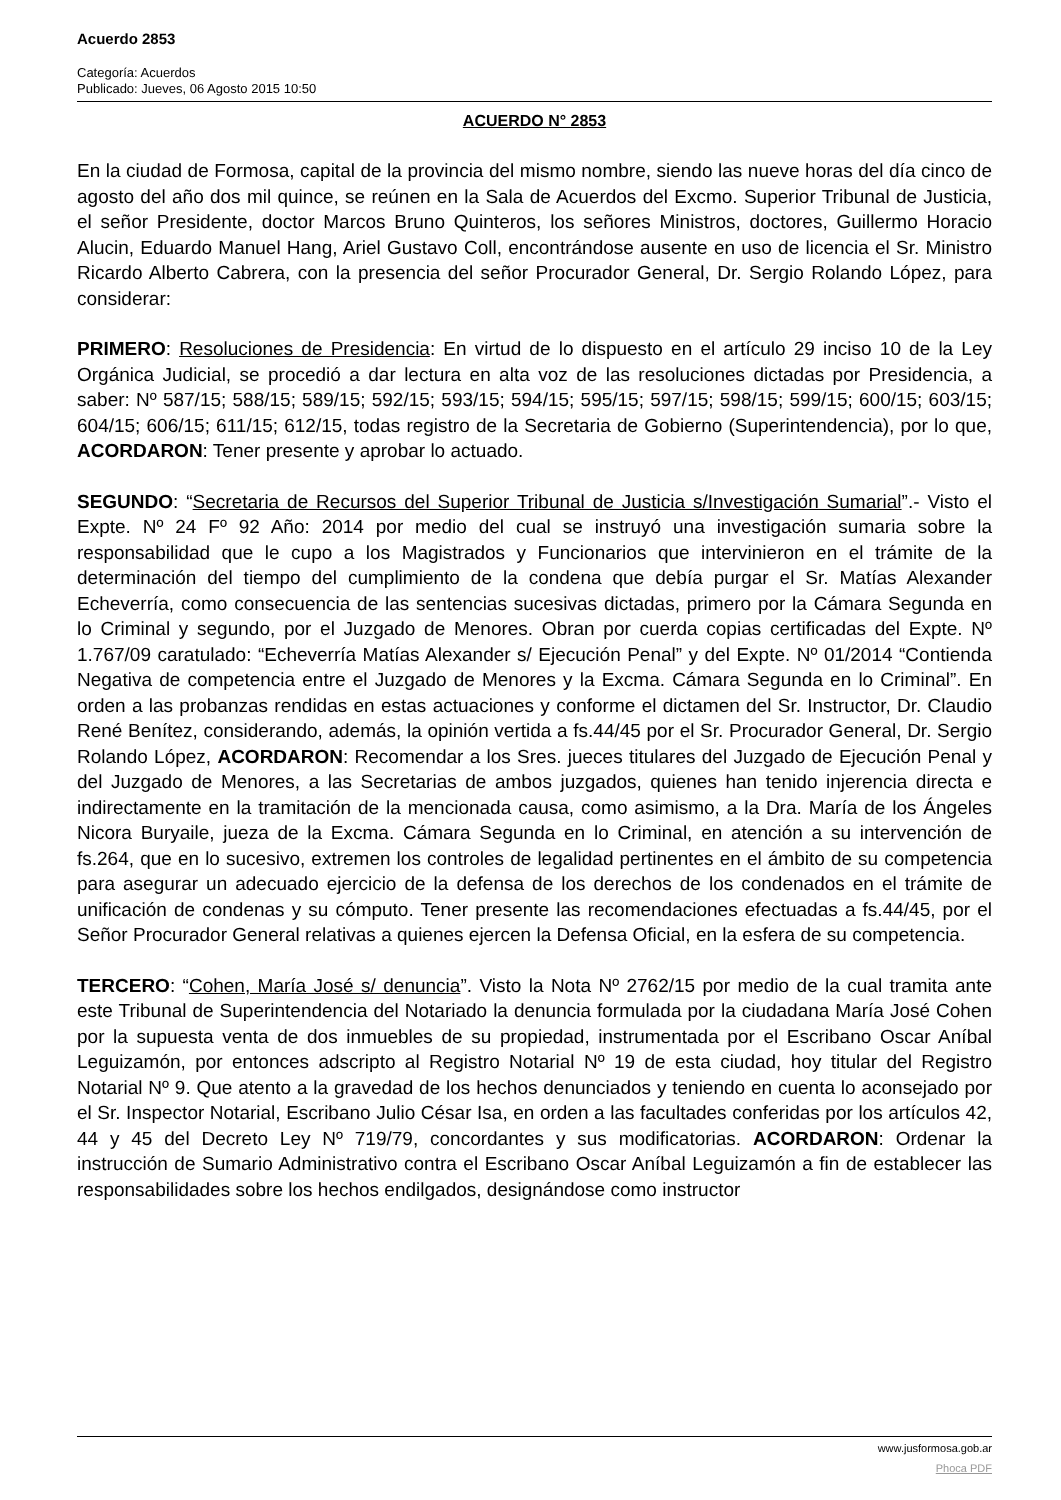Acuerdo 2853
Categoría: Acuerdos
Publicado: Jueves, 06 Agosto 2015 10:50
ACUERDO N° 2853
En la ciudad de Formosa, capital de la provincia del mismo nombre, siendo las nueve horas del día cinco de agosto del año dos mil quince, se reúnen en la Sala de Acuerdos del Excmo. Superior Tribunal de Justicia, el señor Presidente, doctor Marcos Bruno Quinteros, los señores Ministros, doctores, Guillermo Horacio Alucin, Eduardo Manuel Hang, Ariel Gustavo Coll, encontrándose ausente en uso de licencia el Sr. Ministro Ricardo Alberto Cabrera, con la presencia del señor Procurador General, Dr. Sergio Rolando López, para considerar:
PRIMERO: Resoluciones de Presidencia: En virtud de lo dispuesto en el artículo 29 inciso 10 de la Ley Orgánica Judicial, se procedió a dar lectura en alta voz de las resoluciones dictadas por Presidencia, a saber: Nº 587/15; 588/15; 589/15; 592/15; 593/15; 594/15; 595/15; 597/15; 598/15; 599/15; 600/15; 603/15; 604/15; 606/15; 611/15; 612/15, todas registro de la Secretaria de Gobierno (Superintendencia), por lo que, ACORDARON: Tener presente y aprobar lo actuado.
SEGUNDO: “Secretaria de Recursos del Superior Tribunal de Justicia s/Investigación Sumarial”.- Visto el Expte. Nº 24 Fº 92 Año: 2014 por medio del cual se instruyó una investigación sumaria sobre la responsabilidad que le cupo a los Magistrados y Funcionarios que intervinieron en el trámite de la determinación del tiempo del cumplimiento de la condena que debía purgar el Sr. Matías Alexander Echeverría, como consecuencia de las sentencias sucesivas dictadas, primero por la Cámara Segunda en lo Criminal y segundo, por el Juzgado de Menores. Obran por cuerda copias certificadas del Expte. Nº 1.767/09 caratulado: “Echeverría Matías Alexander s/ Ejecución Penal” y del Expte. Nº 01/2014 “Contienda Negativa de competencia entre el Juzgado de Menores y la Excma. Cámara Segunda en lo Criminal”. En orden a las probanzas rendidas en estas actuaciones y conforme el dictamen del Sr. Instructor, Dr. Claudio René Benítez, considerando, además, la opinión vertida a fs.44/45 por el Sr. Procurador General, Dr. Sergio Rolando López, ACORDARON: Recomendar a los Sres. jueces titulares del Juzgado de Ejecución Penal y del Juzgado de Menores, a las Secretarias de ambos juzgados, quienes han tenido injerencia directa e indirectamente en la tramitación de la mencionada causa, como asimismo, a la Dra. María de los Ángeles Nicora Buryaile, jueza de la Excma. Cámara Segunda en lo Criminal, en atención a su intervención de fs.264, que en lo sucesivo, extremen los controles de legalidad pertinentes en el ámbito de su competencia para asegurar un adecuado ejercicio de la defensa de los derechos de los condenados en el trámite de unificación de condenas y su cómputo. Tener presente las recomendaciones efectuadas a fs.44/45, por el Señor Procurador General relativas a quienes ejercen la Defensa Oficial, en la esfera de su competencia.
TERCERO: “Cohen, María José s/ denuncia”. Visto la Nota Nº 2762/15 por medio de la cual tramita ante este Tribunal de Superintendencia del Notariado la denuncia formulada por la ciudadana María José Cohen por la supuesta venta de dos inmuebles de su propiedad, instrumentada por el Escribano Oscar Aníbal Leguizamón, por entonces adscripto al Registro Notarial Nº 19 de esta ciudad, hoy titular del Registro Notarial Nº 9. Que atento a la gravedad de los hechos denunciados y teniendo en cuenta lo aconsejado por el Sr. Inspector Notarial, Escribano Julio César Isa, en orden a las facultades conferidas por los artículos 42, 44 y 45 del Decreto Ley Nº 719/79, concordantes y sus modificatorias. ACORDARON: Ordenar la instrucción de Sumario Administrativo contra el Escribano Oscar Aníbal Leguizamón a fin de establecer las responsabilidades sobre los hechos endilgados, designándose como instructor
www.jusformosa.gob.ar
Phoca PDF